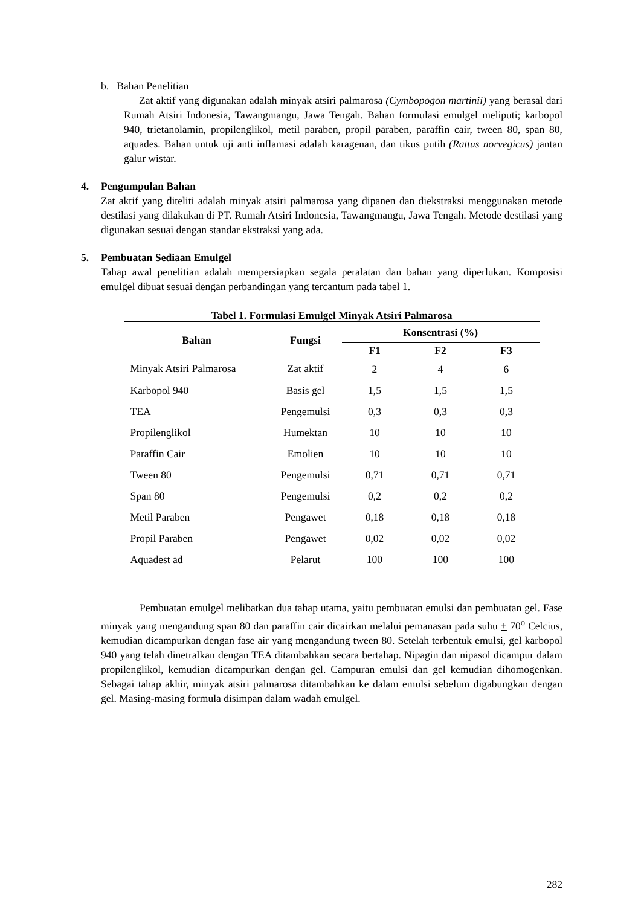b. Bahan Penelitian
Zat aktif yang digunakan adalah minyak atsiri palmarosa (Cymbopogon martinii) yang berasal dari Rumah Atsiri Indonesia, Tawangmangu, Jawa Tengah. Bahan formulasi emulgel meliputi; karbopol 940, trietanolamin, propilenglikol, metil paraben, propil paraben, paraffin cair, tween 80, span 80, aquades. Bahan untuk uji anti inflamasi adalah karagenan, dan tikus putih (Rattus norvegicus) jantan galur wistar.
4. Pengumpulan Bahan
Zat aktif yang diteliti adalah minyak atsiri palmarosa yang dipanen dan diekstraksi menggunakan metode destilasi yang dilakukan di PT. Rumah Atsiri Indonesia, Tawangmangu, Jawa Tengah. Metode destilasi yang digunakan sesuai dengan standar ekstraksi yang ada.
5. Pembuatan Sediaan Emulgel
Tahap awal penelitian adalah mempersiapkan segala peralatan dan bahan yang diperlukan. Komposisi emulgel dibuat sesuai dengan perbandingan yang tercantum pada tabel 1.
Tabel 1. Formulasi Emulgel Minyak Atsiri Palmarosa
| Bahan | Fungsi | Konsentrasi (%) | | |
| --- | --- | --- | --- | --- |
| | | F1 | F2 | F3 |
| Minyak Atsiri Palmarosa | Zat aktif | 2 | 4 | 6 |
| Karbopol 940 | Basis gel | 1,5 | 1,5 | 1,5 |
| TEA | Pengemulsi | 0,3 | 0,3 | 0,3 |
| Propilenglikol | Humektan | 10 | 10 | 10 |
| Paraffin Cair | Emolien | 10 | 10 | 10 |
| Tween 80 | Pengemulsi | 0,71 | 0,71 | 0,71 |
| Span 80 | Pengemulsi | 0,2 | 0,2 | 0,2 |
| Metil Paraben | Pengawet | 0,18 | 0,18 | 0,18 |
| Propil Paraben | Pengawet | 0,02 | 0,02 | 0,02 |
| Aquadest ad | Pelarut | 100 | 100 | 100 |
Pembuatan emulgel melibatkan dua tahap utama, yaitu pembuatan emulsi dan pembuatan gel. Fase minyak yang mengandung span 80 dan paraffin cair dicairkan melalui pemanasan pada suhu + 70<sup>o</sup> Celcius, kemudian dicampurkan dengan fase air yang mengandung tween 80. Setelah terbentuk emulsi, gel karbopol 940 yang telah dinetralkan dengan TEA ditambahkan secara bertahap. Nipagin dan nipasol dicampur dalam propilenglikol, kemudian dicampurkan dengan gel. Campuran emulsi dan gel kemudian dihomogenkan. Sebagai tahap akhir, minyak atsiri palmarosa ditambahkan ke dalam emulsi sebelum digabungkan dengan gel. Masing-masing formula disimpan dalam wadah emulgel.
282